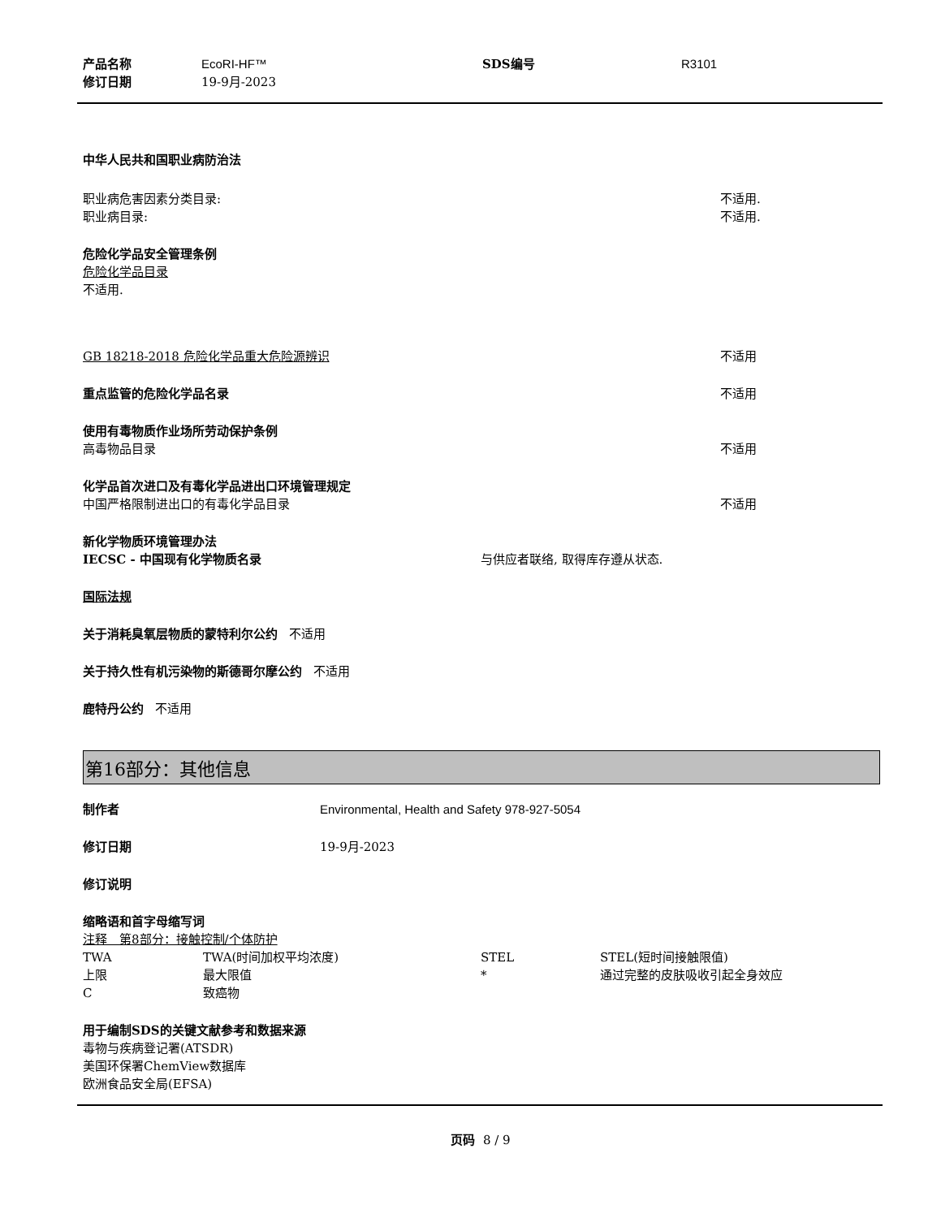产品名称 EcoRI-HF™ SDS编号 R3101
修订日期 19-9月-2023
中华人民共和国职业病防治法
职业病危害因素分类目录: 不适用.
职业病目录: 不适用.
危险化学品安全管理条例
危险化学品目录
不适用.
GB 18218-2018 危险化学品重大危险源辨识 不适用
重点监管的危险化学品名录 不适用
使用有毒物质作业场所劳动保护条例
高毒物品目录 不适用
化学品首次进口及有毒化学品进出口环境管理规定
中国严格限制进出口的有毒化学品目录 不适用
新化学物质环境管理办法
IECSC - 中国现有化学物质名录 与供应者联络, 取得库存遵从状态.
国际法规
关于消耗臭氧层物质的蒙特利尔公约 不适用
关于持久性有机污染物的斯德哥尔摩公约 不适用
鹿特丹公约 不适用
第16部分：其他信息
制作者 Environmental, Health and Safety 978-927-5054
修订日期 19-9月-2023
修订说明
缩略语和首字母缩写词
注释　第8部分：接触控制/个体防护
TWA TWA(时间加权平均浓度) STEL STEL(短时间接触限值)
上限 最大限值 * 通过完整的皮肤吸收引起全身效应
C致癌物
用于编制SDS的关键文献参考和数据来源
毒物与疾病登记署(ATSDR)
美国环保署ChemView数据库
欧洲食品安全局(EFSA)
页码 8 / 9